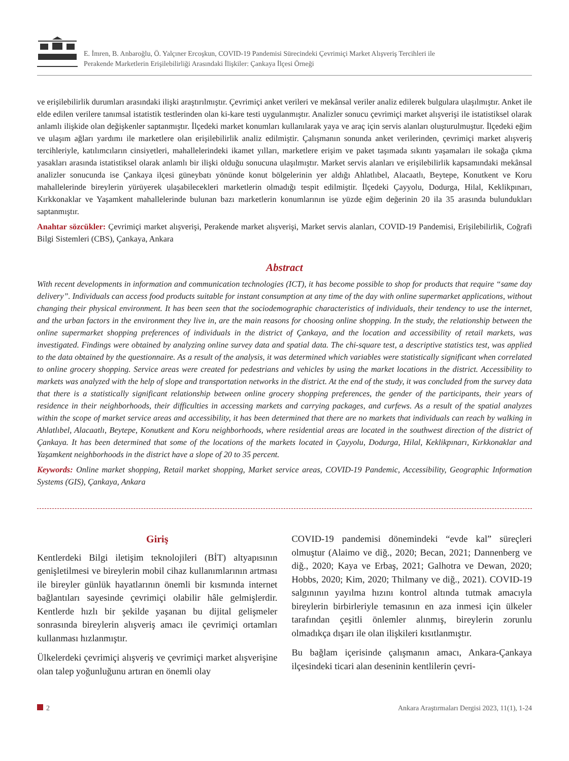E. İmren, B. Anbaroğlu, Ö. Yalçıner Ercoşkun, COVID-19 Pandemisi Sürecindeki Çevrimiçi Market Alışveriş Tercihleri ile
Perakende Marketlerin Erişilebilirliği Arasındaki İlişkiler: Çankaya İlçesi Örneği
ve erişilebilirlik durumları arasındaki ilişki araştırılmıştır. Çevrimiçi anket verileri ve mekânsal veriler analiz edilerek bulgulara ulaşılmıştır. Anket ile elde edilen verilere tanımsal istatistik testlerinden olan ki-kare testi uygulanmıştır. Analizler sonucu çevrimiçi market alışverişi ile istatistiksel olarak anlamlı ilişkide olan değişkenler saptanmıştır. İlçedeki market konumları kullanılarak yaya ve araç için servis alanları oluşturulmuştur. İlçedeki eğim ve ulaşım ağları yardımı ile marketlere olan erişilebilirlik analiz edilmiştir. Çalışmanın sonunda anket verilerinden, çevrimiçi market alışveriş tercihleriyle, katılımcıların cinsiyetleri, mahallelerindeki ikamet yılları, marketlere erişim ve paket taşımada sıkıntı yaşamaları ile sokağa çıkma yasakları arasında istatistiksel olarak anlamlı bir ilişki olduğu sonucuna ulaşılmıştır. Market servis alanları ve erişilebilirlik kapsamındaki mekânsal analizler sonucunda ise Çankaya ilçesi güneybatı yönünde konut bölgelerinin yer aldığı Ahlatlıbel, Alacaatlı, Beytepe, Konutkent ve Koru mahallelerinde bireylerin yürüyerek ulaşabilecekleri marketlerin olmadığı tespit edilmiştir. İlçedeki Çayyolu, Dodurga, Hilal, Keklikpınarı, Kırkkonaklar ve Yaşamkent mahallelerinde bulunan bazı marketlerin konumlarının ise yüzde eğim değerinin 20 ila 35 arasında bulundukları saptanmıştır.
Anahtar sözcükler: Çevrimiçi market alışverişi, Perakende market alışverişi, Market servis alanları, COVID-19 Pandemisi, Erişilebilirlik, Coğrafi Bilgi Sistemleri (CBS), Çankaya, Ankara
Abstract
With recent developments in information and communication technologies (ICT), it has become possible to shop for products that require “same day delivery”. Individuals can access food products suitable for instant consumption at any time of the day with online supermarket applications, without changing their physical environment. It has been seen that the sociodemographic characteristics of individuals, their tendency to use the internet, and the urban factors in the environment they live in, are the main reasons for choosing online shopping. In the study, the relationship between the online supermarket shopping preferences of individuals in the district of Çankaya, and the location and accessibility of retail markets, was investigated. Findings were obtained by analyzing online survey data and spatial data. The chi-square test, a descriptive statistics test, was applied to the data obtained by the questionnaire. As a result of the analysis, it was determined which variables were statistically significant when correlated to online grocery shopping. Service areas were created for pedestrians and vehicles by using the market locations in the district. Accessibility to markets was analyzed with the help of slope and transportation networks in the district. At the end of the study, it was concluded from the survey data that there is a statistically significant relationship between online grocery shopping preferences, the gender of the participants, their years of residence in their neighborhoods, their difficulties in accessing markets and carrying packages, and curfews. As a result of the spatial analyzes within the scope of market service areas and accessibility, it has been determined that there are no markets that individuals can reach by walking in Ahlatlıbel, Alacaatlı, Beytepe, Konutkent and Koru neighborhoods, where residential areas are located in the southwest direction of the district of Çankaya. It has been determined that some of the locations of the markets located in Çayyolu, Dodurga, Hilal, Keklikpınarı, Kırkkonaklar and Yaşamkent neighborhoods in the district have a slope of 20 to 35 percent.
Keywords: Online market shopping, Retail market shopping, Market service areas, COVID-19 Pandemic, Accessibility, Geographic Information Systems (GIS), Çankaya, Ankara
Giriş
Kentlerdeki Bilgi iletişim teknolojileri (BİT) altyapısının genişletilmesi ve bireylerin mobil cihaz kullanımlarının artması ile bireyler günlük hayatlarının önemli bir kısmında internet bağlantıları sayesinde çevrimiçi olabilir hâle gelmişlerdir. Kentlerde hızlı bir şekilde yaşanan bu dijital gelişmeler sonrasında bireylerin alışveriş amacı ile çevrimiçi ortamları kullanması hızlanmıştır.
Ülkelerdeki çevrimiçi alışveriş ve çevrimiçi market alışverişine olan talep yoğunluğunu artıran en önemli olay
COVID-19 pandemisi dönemindeki “evde kal” süreçleri olmuştur (Alaimo ve diğ., 2020; Becan, 2021; Dannenberg ve diğ., 2020; Kaya ve Erbaş, 2021; Galhotra ve Dewan, 2020; Hobbs, 2020; Kim, 2020; Thilmany ve diğ., 2021). COVID-19 salgınının yayılma hızını kontrol altında tutmak amacıyla bireylerin birbirleriyle temasının en aza inmesi için ülkeler tarafından çeşitli önlemler alınmış, bireylerin zorunlu olmadıkça dışarı ile olan ilişkileri kısıtlanmıştır.
Bu bağlam içerisinde çalışmanın amacı, Ankara-Çankaya ilçesindeki ticari alan deseninin kentlilerin çevri-
2 Ankara Araştırmaları Dergisi 2023, 11(1), 1-24